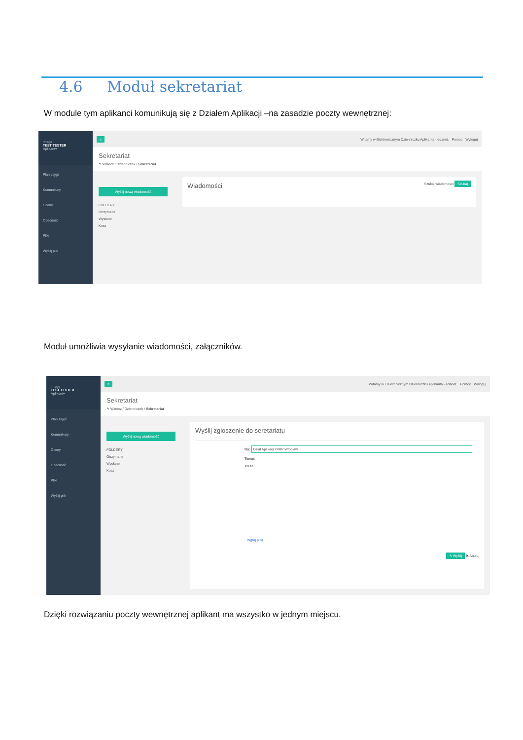4.6 Moduł sekretariat
W module tym aplikanci komunikują się z Działem Aplikacji –na zasadzie poczty wewnętrznej:
image
TEST TESTER
Aplikant▾
Plan zajęć
Komunikaty
Oceny
Obecność
Pliki
Wyślij plik
≡ Witamy w Elektronicznym Dzienniczku Aplikanta - edanet. Pomoc Wyloguj
Sekretariat
↰ Wstecz / Dzienniczek / Sekretariat
Wyślij nową wiadomość
FOLDERY
Otrzymane
Wysłane
Kosz
Wiadomości Szukaj wiadomosci Szukaj
Moduł umożliwia wysyłanie wiadomości, załączników.
image
TEST TESTER
Aplikant▾
Plan zajęć
Komunikaty
Oceny
Obecność
Pliki
Wyślij plik
≡ Witamy w Elektronicznym Dzienniczku Aplikanta - edanet. Pomoc Wyloguj
Sekretariat
↰ Wstecz / Dzienniczek / Sekretariat
Wyślij nową wiadomość
FOLDERY
Otrzymane
Wysłane
Kosz
Wyślij zgloszenie do seretariatu
Do: Dział Aplikacji OIRP Wrocław
Temat:
Treść:
Wgraj pliki
↰ Wyślij ✖ Anuluj
Dzięki rozwiązaniu poczty wewnętrznej aplikant ma wszystko w jednym miejscu.